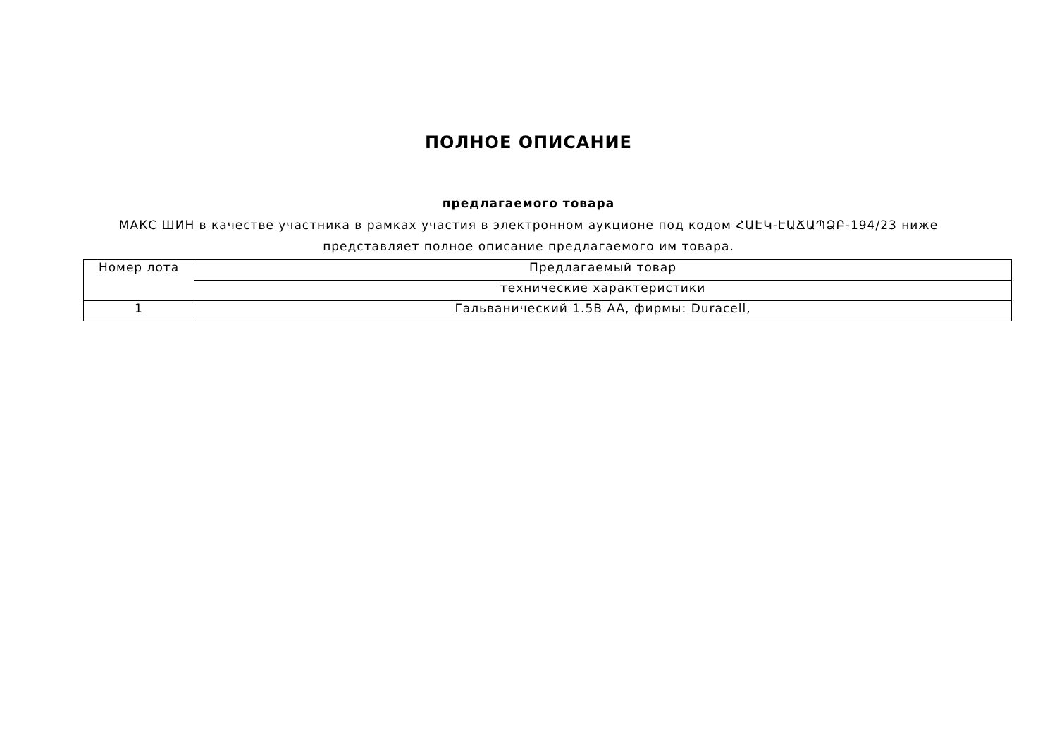ПОЛНОЕ ОПИСАНИЕ
предлагаемого товара
МАКС ШИН в качестве участника в рамках участия в электронном аукционе под кодом ՀԱԷԿ-ԷԱՃԱՊՁԲ-194/23 ниже представляет полное описание предлагаемого им товара.
| Номер лота | Предлагаемый товар |
| | технические характеристики |
| 1 | Гальванический 1.5В AA, фирмы: Duracell, |